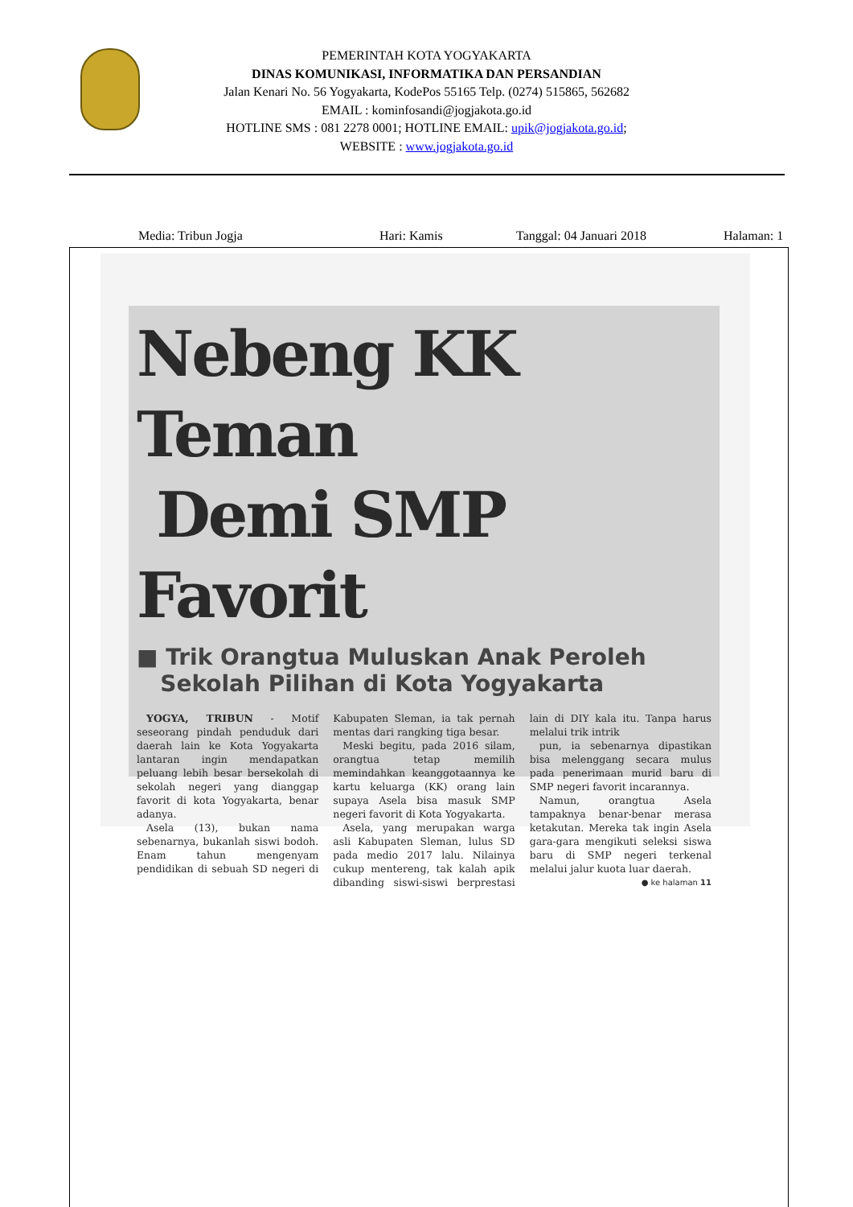PEMERINTAH KOTA YOGYAKARTA
DINAS KOMUNIKASI, INFORMATIKA DAN PERSANDIAN
Jalan Kenari No. 56 Yogyakarta, KodePos 55165 Telp. (0274) 515865, 562682
EMAIL : kominfosandi@jogjakota.go.id
HOTLINE SMS : 081 2278 0001; HOTLINE EMAIL: upik@jogjakota.go.id;
WEBSITE : www.jogjakota.go.id
Media: Tribun Jogja Hari: Kamis Tanggal: 04 Januari 2018 Halaman: 1
Nebeng KK Teman
Demi SMP Favorit
■ Trik Orangtua Muluskan Anak Peroleh
Sekolah Pilihan di Kota Yogyakarta
YOGYA, TRIBUN - Motif seseorang pindah penduduk dari daerah lain ke Kota Yogyakarta lantaran ingin mendapatkan peluang lebih besar bersekolah di sekolah negeri yang dianggap favorit di kota Yogyakarta, benar adanya.
Asela (13), bukan nama sebenarnya, bukanlah siswi bodoh. Enam tahun mengenyam pendidikan di sebuah SD negeri di Kabupaten Sleman, ia tak pernah mentas dari rangking tiga besar.
Meski begitu, pada 2016 silam, orangtua tetap memilih memindahkan keanggotaannya ke kartu keluarga (KK) orang lain supaya Asela bisa masuk SMP negeri favorit di Kota Yogyakarta.
Asela, yang merupakan warga asli Kabupaten Sleman, lulus SD pada medio 2017 lalu. Nilainya cukup mentereng, tak kalah apik dibanding siswi-siswi berprestasi lain di DIY kala itu. Tanpa harus melalui trik intrik
pun, ia sebenarnya dipastikan bisa melenggang secara mulus pada penerimaan murid baru di SMP negeri favorit incarannya.
Namun, orangtua Asela tampaknya benar-benar merasa ketakutan. Mereka tak ingin Asela gara-gara mengikuti seleksi siswa baru di SMP negeri terkenal melalui jalur kuota luar daerah.
● ke halaman 11